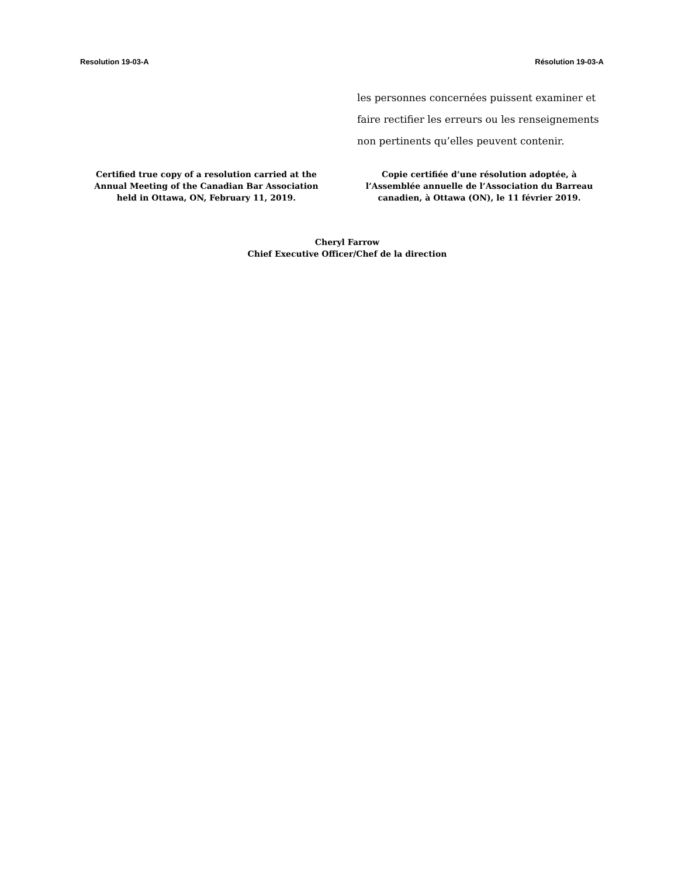Resolution 19-03-A Résolution 19-03-A
les personnes concernées puissent examiner et faire rectifier les erreurs ou les renseignements non pertinents qu’elles peuvent contenir.
Certified true copy of a resolution carried at the Annual Meeting of the Canadian Bar Association held in Ottawa, ON, February 11, 2019.
Copie certifiée d’une résolution adoptée, à l’Assemblée annuelle de l’Association du Barreau canadien, à Ottawa (ON), le 11 février 2019.
Cheryl Farrow
Chief Executive Officer/Chef de la direction